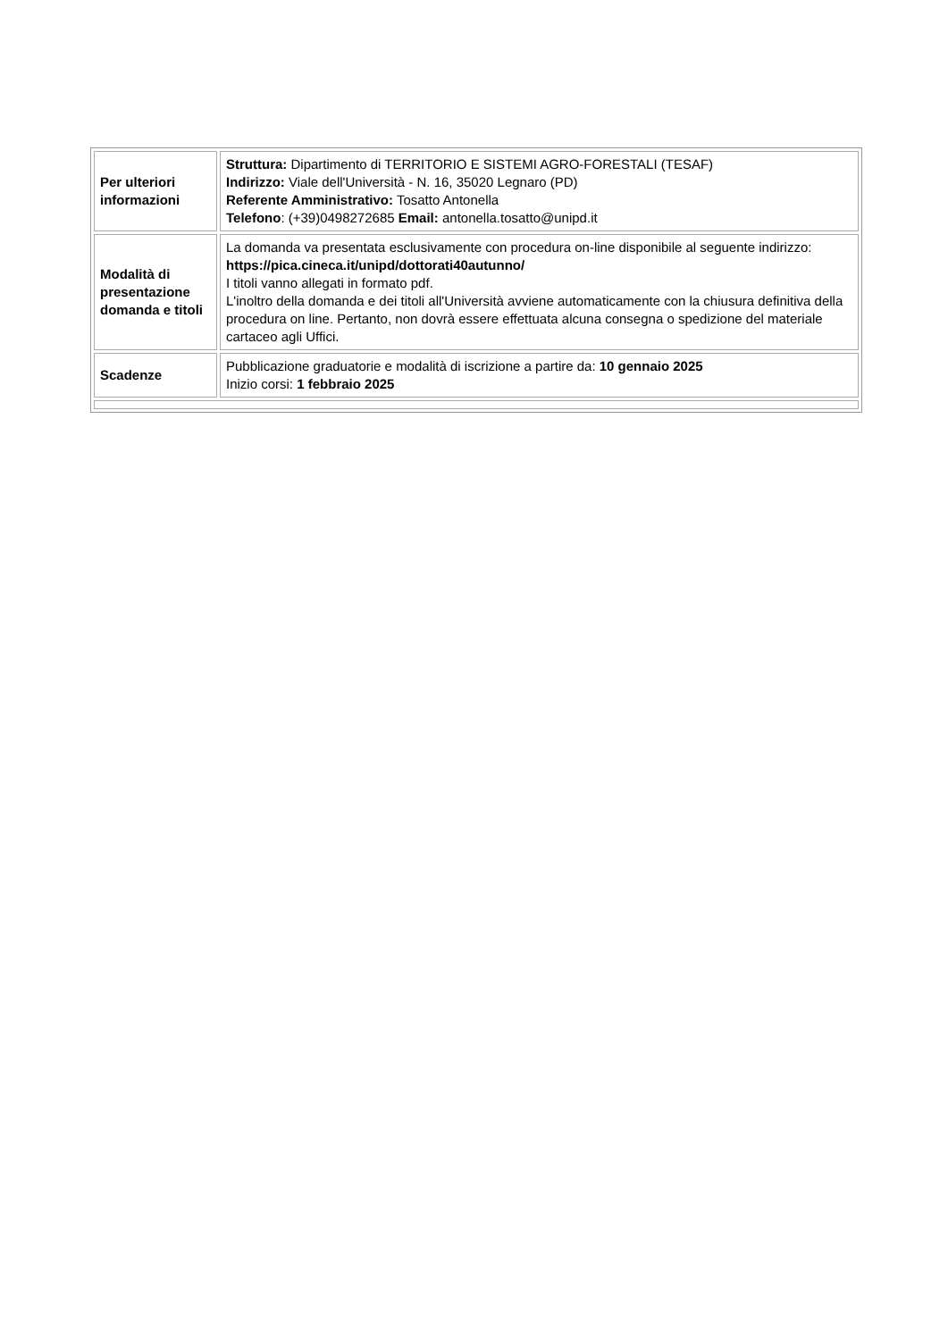| Per ulteriori informazioni | Struttura: Dipartimento di TERRITORIO E SISTEMI AGRO-FORESTALI (TESAF) Indirizzo: Viale dell'Università - N. 16, 35020 Legnaro (PD) Referente Amministrativo: Tosatto Antonella Telefono : (+39)0498272685 Email: antonella.tosatto@unipd.it |
| Modalità di presentazione domanda e titoli | La domanda va presentata esclusivamente con procedura on-line disponibile al seguente indirizzo: https://pica.cineca.it/unipd/dottorati40autunno/ I titoli vanno allegati in formato pdf. L'inoltro della domanda e dei titoli all'Università avviene automaticamente con la chiusura definitiva della procedura on line. Pertanto, non dovrà essere effettuata alcuna consegna o spedizione del materiale cartaceo agli Uffici. |
| Scadenze | Pubblicazione graduatorie e modalità di iscrizione a partire da: 10 gennaio 2025 Inizio corsi: 1 febbraio 2025 |